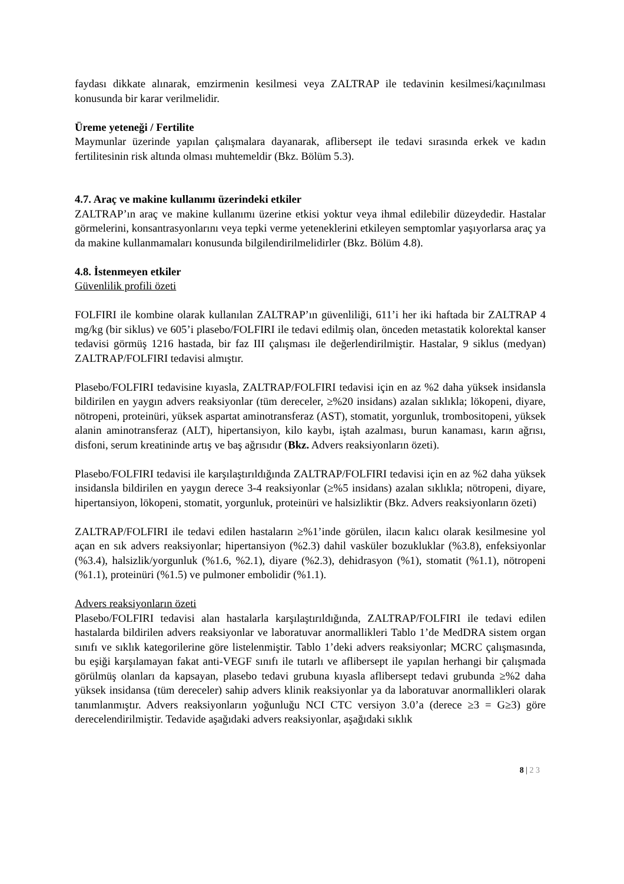faydası dikkate alınarak, emzirmenin kesilmesi veya ZALTRAP ile tedavinin kesilmesi/kaçınılması konusunda bir karar verilmelidir.
Üreme yeteneği / Fertilite
Maymunlar üzerinde yapılan çalışmalara dayanarak, aflibersept ile tedavi sırasında erkek ve kadın fertilitesinin risk altında olması muhtemeldir (Bkz. Bölüm 5.3).
4.7. Araç ve makine kullanımı üzerindeki etkiler
ZALTRAP’ın araç ve makine kullanımı üzerine etkisi yoktur veya ihmal edilebilir düzeydedir. Hastalar görmelerini, konsantrasyonlarını veya tepki verme yeteneklerini etkileyen semptomlar yaşıyorlarsa araç ya da makine kullanmamaları konusunda bilgilendirilmelidirler (Bkz. Bölüm 4.8).
4.8. İstenmeyen etkiler
Güvenlilik profili özeti
FOLFIRI ile kombine olarak kullanılan ZALTRAP’ın güvenliliği, 611’i her iki haftada bir ZALTRAP 4 mg/kg (bir siklus) ve 605’i plasebo/FOLFIRI ile tedavi edilmiş olan, önceden metastatik kolorektal kanser tedavisi görmüş 1216 hastada, bir faz III çalışması ile değerlendirilmiştir. Hastalar, 9 siklus (medyan) ZALTRAP/FOLFIRI tedavisi almıştır.
Plasebo/FOLFIRI tedavisine kıyasla, ZALTRAP/FOLFIRI tedavisi için en az %2 daha yüksek insidansla bildirilen en yaygın advers reaksiyonlar (tüm dereceler, ≥%20 insidans) azalan sıklıkla; lökopeni, diyare, nötropeni, proteinüri, yüksek aspartat aminotransferaz (AST), stomatit, yorgunluk, trombositopeni, yüksek alanin aminotransferaz (ALT), hipertansiyon, kilo kaybı, iştah azalması, burun kanaması, karın ağrısı, disfoni, serum kreatininde artış ve baş ağrısıdır (Bkz. Advers reaksiyonların özeti).
Plasebo/FOLFIRI tedavisi ile karşılaştırıldığında ZALTRAP/FOLFIRI tedavisi için en az %2 daha yüksek insidansla bildirilen en yaygın derece 3-4 reaksiyonlar (≥%5 insidans) azalan sıklıkla; nötropeni, diyare, hipertansiyon, lökopeni, stomatit, yorgunluk, proteinüri ve halsizliktir (Bkz. Advers reaksiyonların özeti)
ZALTRAP/FOLFIRI ile tedavi edilen hastaların ≥%1’inde görülen, ilacın kalıcı olarak kesilmesine yol açan en sık advers reaksiyonlar; hipertansiyon (%2.3) dahil vasküler bozukluklar (%3.8), enfeksiyonlar (%3.4), halsizlik/yorgunluk (%1.6, %2.1), diyare (%2.3), dehidrasyon (%1), stomatit (%1.1), nötropeni (%1.1), proteinüri (%1.5) ve pulmoner embolidir (%1.1).
Advers reaksiyonların özeti
Plasebo/FOLFIRI tedavisi alan hastalarla karşılaştırıldığında, ZALTRAP/FOLFIRI ile tedavi edilen hastalarda bildirilen advers reaksiyonlar ve laboratuvar anormallikleri Tablo 1’de MedDRA sistem organ sınıfı ve sıklık kategorilerine göre listelenmiştir. Tablo 1’deki advers reaksiyonlar; MCRC çalışmasında, bu eşiği karşılamayan fakat anti-VEGF sınıfı ile tutarlı ve aflibersept ile yapılan herhangi bir çalışmada görülmüş olanları da kapsayan, plasebo tedavi grubuna kıyasla aflibersept tedavi grubunda ≥%2 daha yüksek insidansa (tüm dereceler) sahip advers klinik reaksiyonlar ya da laboratuvar anormallikleri olarak tanımlanmıştır. Advers reaksiyonların yoğunluğu NCI CTC versiyon 3.0’a (derece ≥3 = G≥3) göre derecelendirilmiştir. Tedavide aşağıdaki advers reaksiyonlar, aşağıdaki sıklık
8 | 2 3